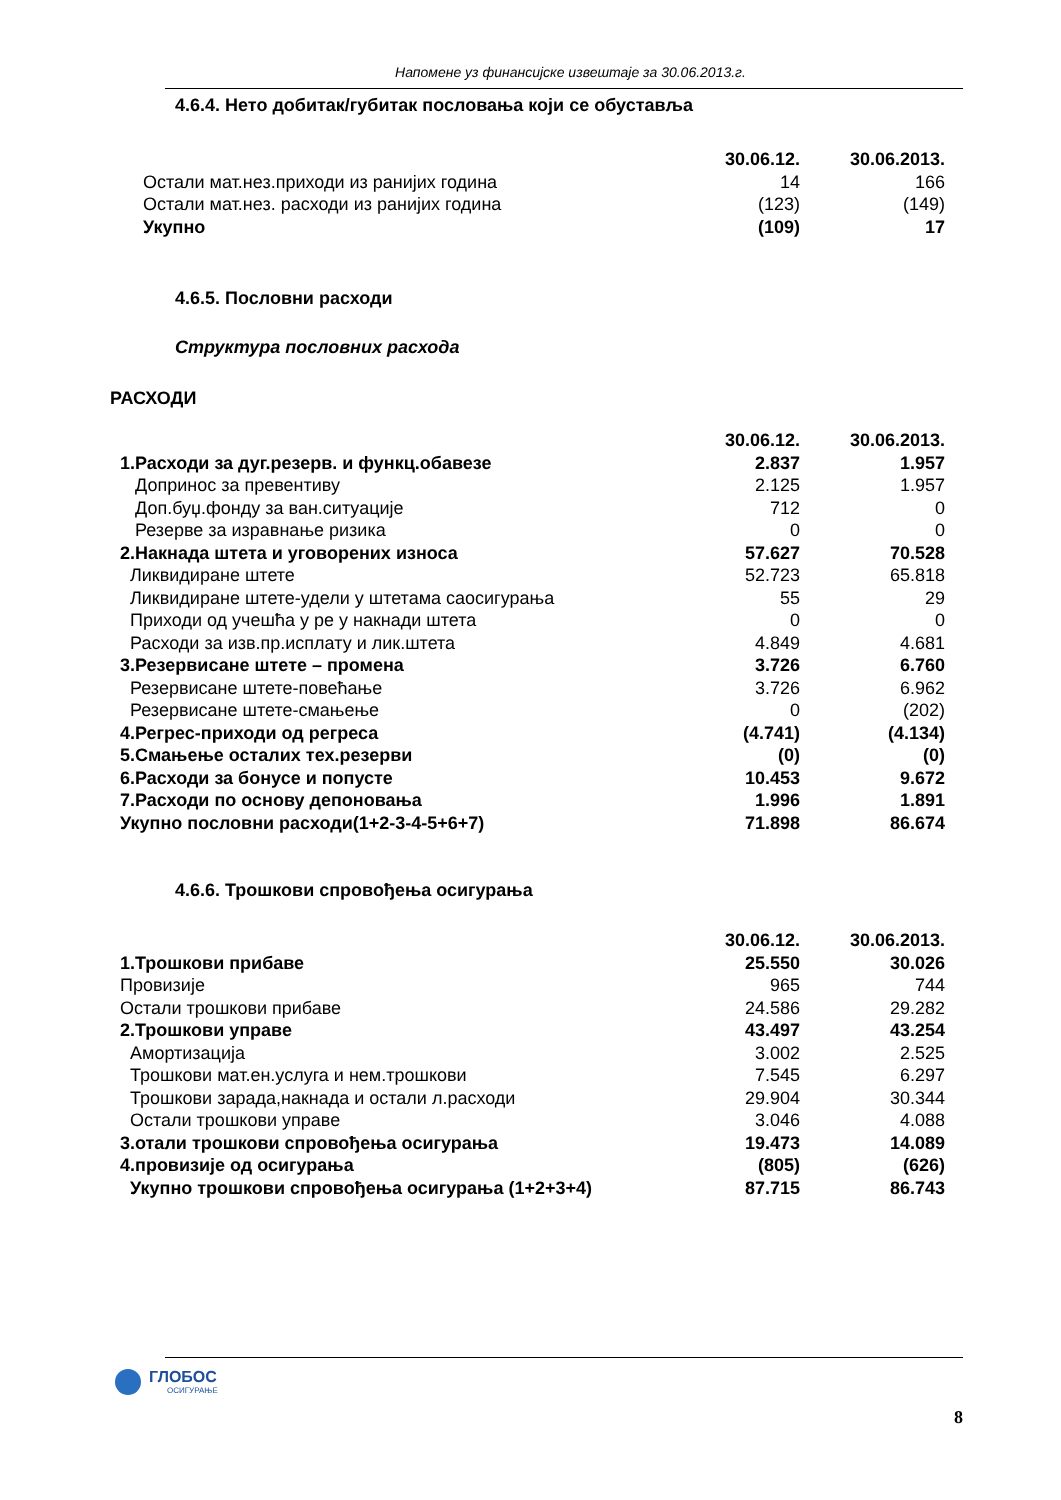Напомене уз финансијске извештаје за 30.06.2013.г.
4.6.4. Нето добитак/губитак пословања који се обуставља
| | 30.06.12. | 30.06.2013. |
| Остали мат.нез.приходи из ранијих година | 14 | 166 |
| Остали мат.нез. расходи из ранијих година | (123) | (149) |
| Укупно | (109) | 17 |
4.6.5. Пословни расходи
Структура пословних расхода
РАСХОДИ
| | 30.06.12. | 30.06.2013. |
| 1.Расходи за дуг.резерв. и функц.обавезе | 2.837 | 1.957 |
| Допринос за превентиву | 2.125 | 1.957 |
| Доп.буџ.фонду за ван.ситуације | 712 | 0 |
| Резерве за изравнање ризика | 0 | 0 |
| 2.Накнада штета и уговорених износа | 57.627 | 70.528 |
| Ликвидиране штете | 52.723 | 65.818 |
| Ликвидиране штете-удели у штетама саосигурања | 55 | 29 |
| Приходи од учешћа у ре у накнади штета | 0 | 0 |
| Расходи за изв.пр.исплату и лик.штета | 4.849 | 4.681 |
| 3.Резервисане штете – промена | 3.726 | 6.760 |
| Резервисане штете-повећање | 3.726 | 6.962 |
| Резервисане штете-смањење | 0 | (202) |
| 4.Регрес-приходи од регреса | (4.741) | (4.134) |
| 5.Смањење осталих тех.резерви | (0) | (0) |
| 6.Расходи за бонусе и попусте | 10.453 | 9.672 |
| 7.Расходи по основу депоновања | 1.996 | 1.891 |
| Укупно пословни расходи(1+2-3-4-5+6+7) | 71.898 | 86.674 |
4.6.6. Трошкови спровођења осигурања
| | 30.06.12. | 30.06.2013. |
| 1.Трошкови прибаве | 25.550 | 30.026 |
| Провизије | 965 | 744 |
| Остали трошкови прибаве | 24.586 | 29.282 |
| 2.Трошкови управе | 43.497 | 43.254 |
| Амортизација | 3.002 | 2.525 |
| Трошкови мат.ен.услуга и нем.трошкови | 7.545 | 6.297 |
| Трошкови зарада,накнада и остали л.расходи | 29.904 | 30.344 |
| Остали трошкови управе | 3.046 | 4.088 |
| 3.отали трошкови спровођења осигурања | 19.473 | 14.089 |
| 4.провизије од осигурања | (805) | (626) |
| Укупно трошкови спровођења осигурања (1+2+3+4) | 87.715 | 86.743 |
ГЛОБОС
ОСИГУРАЊЕ
8